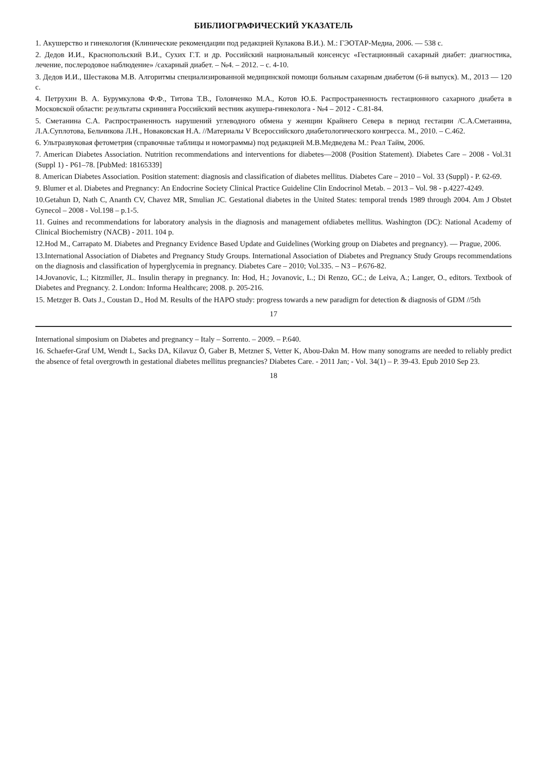БИБЛИОГРАФИЧЕСКИЙ УКАЗАТЕЛЬ
1. Акушерство и гинекология (Клинические рекомендации под редакцией Кулакова В.И.). М.: ГЭОТАР-Медиа, 2006. — 538 с.
2. Дедов И.И., Краснопольский В.И., Сухих Г.Т. и др. Российский национальный консенсус «Гестационный сахарный диабет: диагностика, лечение, послеродовое наблюдение» /сахарный диабет. – №4. – 2012. – с. 4-10.
3. Дедов И.И., Шестакова М.В. Алгоритмы специализированной медицинской помощи больным сахарным диабетом (6-й выпуск). М., 2013 — 120 с.
4. Петрухин В. А. Бурумкулова Ф.Ф., Титова Т.В., Головченко М.А., Котов Ю.Б. Распространенность гестационного сахарного диабета в Московской области: результаты скрининга Российский вестник акушера-гинеколога - №4 – 2012 - С.81-84.
5. Сметанина С.А. Распространенность нарушений углеводного обмена у женщин Крайнего Севера в период гестации /С.А.Сметанина, Л.А.Суплотова, Бельчикова Л.Н., Новаковская Н.А. //Материалы V Всероссийского диабетологического конгресса. М., 2010. – С.462.
6. Ультразвуковая фетометрия (справочные таблицы и номограммы) под редакцией М.В.Медведева М.: Реал Тайм, 2006.
7. American Diabetes Association. Nutrition recommendations and interventions for diabetes—2008 (Position Statement). Diabetes Care – 2008 - Vol.31 (Suppl 1) - P61–78. [PubMed: 18165339]
8. American Diabetes Association. Position statement: diagnosis and classification of diabetes mellitus. Diabetes Care – 2010 – Vol. 33 (Suppl) - P. 62-69.
9. Blumer et al. Diabetes and Pregnancy: An Endocrine Society Clinical Practice Guideline Clin Endocrinol Metab. – 2013 – Vol. 98 - p.4227-4249.
10.Getahun D, Nath C, Ananth CV, Chavez MR, Smulian JC. Gestational diabetes in the United States: temporal trends 1989 through 2004. Am J Obstet Gynecol – 2008 - Vol.198 – p.1-5.
11. Guines and recommendations for laboratory analysis in the diagnosis and management ofdiabetes mellitus. Washington (DC): National Academy of Clinical Biochemistry (NACB) - 2011. 104 p.
12.Hod M., Carrapato M. Diabetes and Pregnancy Evidence Based Update and Guidelines (Working group on Diabetes and pregnancy). — Prague, 2006.
13.International Association of Diabetes and Pregnancy Study Groups. International Association of Diabetes and Pregnancy Study Groups recommendations on the diagnosis and classification of hyperglycemia in pregnancy. Diabetes Care – 2010; Vol.335. – N3 – P.676-82.
14.Jovanovic, L.; Kitzmiller, JL. Insulin therapy in pregnancy. In: Hod, H.; Jovanovic, L.; Di Renzo, GC.; de Leiva, A.; Langer, O., editors. Textbook of Diabetes and Pregnancy. 2. London: Informa Healthcare; 2008. p. 205-216.
15. Metzger B. Oats J., Coustan D., Hod M. Results of the HAPO study: progress towards a new paradigm for detection & diagnosis of GDM //5th
17
International simposium on Diabetes and pregnancy – Italy – Sorrento. – 2009. – P.640.
16. Schaefer-Graf UM, Wendt L, Sacks DA, Kilavuz Ö, Gaber B, Metzner S, Vetter K, Abou-Dakn M. How many sonograms are needed to reliably predict the absence of fetal overgrowth in gestational diabetes mellitus pregnancies? Diabetes Care. - 2011 Jan; - Vol. 34(1) – P. 39-43. Epub 2010 Sep 23.
18